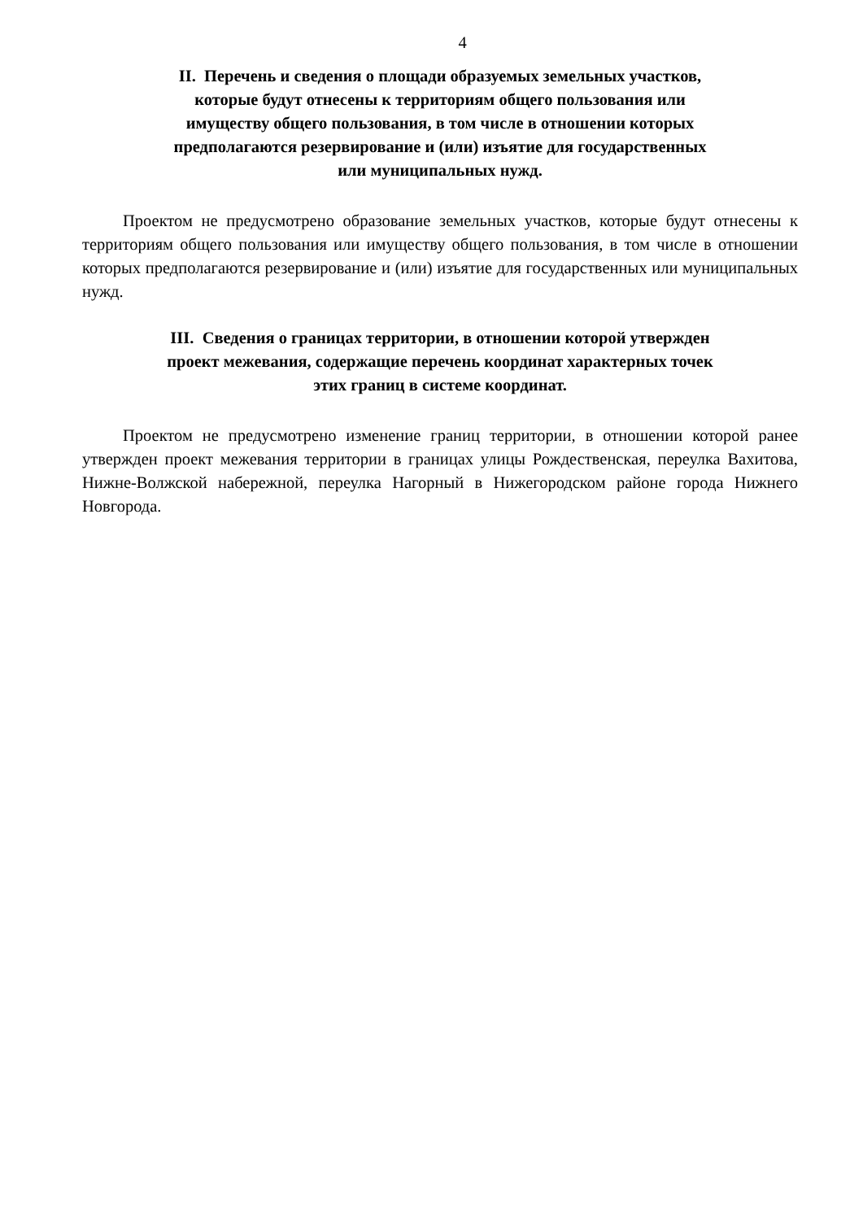4
II. Перечень и сведения о площади образуемых земельных участков,
которые будут отнесены к территориям общего пользования или
имуществу общего пользования, в том числе в отношении которых
предполагаются резервирование и (или) изъятие для государственных
или муниципальных нужд.
Проектом не предусмотрено образование земельных участков, которые будут отнесены к территориям общего пользования или имуществу общего пользования, в том числе в отношении которых предполагаются резервирование и (или) изъятие для государственных или муниципальных нужд.
III. Сведения о границах территории, в отношении которой утвержден
проект межевания, содержащие перечень координат характерных точек
этих границ в системе координат.
Проектом не предусмотрено изменение границ территории, в отношении которой ранее утвержден проект межевания территории в границах улицы Рождественская, переулка Вахитова, Нижне-Волжской набережной, переулка Нагорный в Нижегородском районе города Нижнего Новгорода.